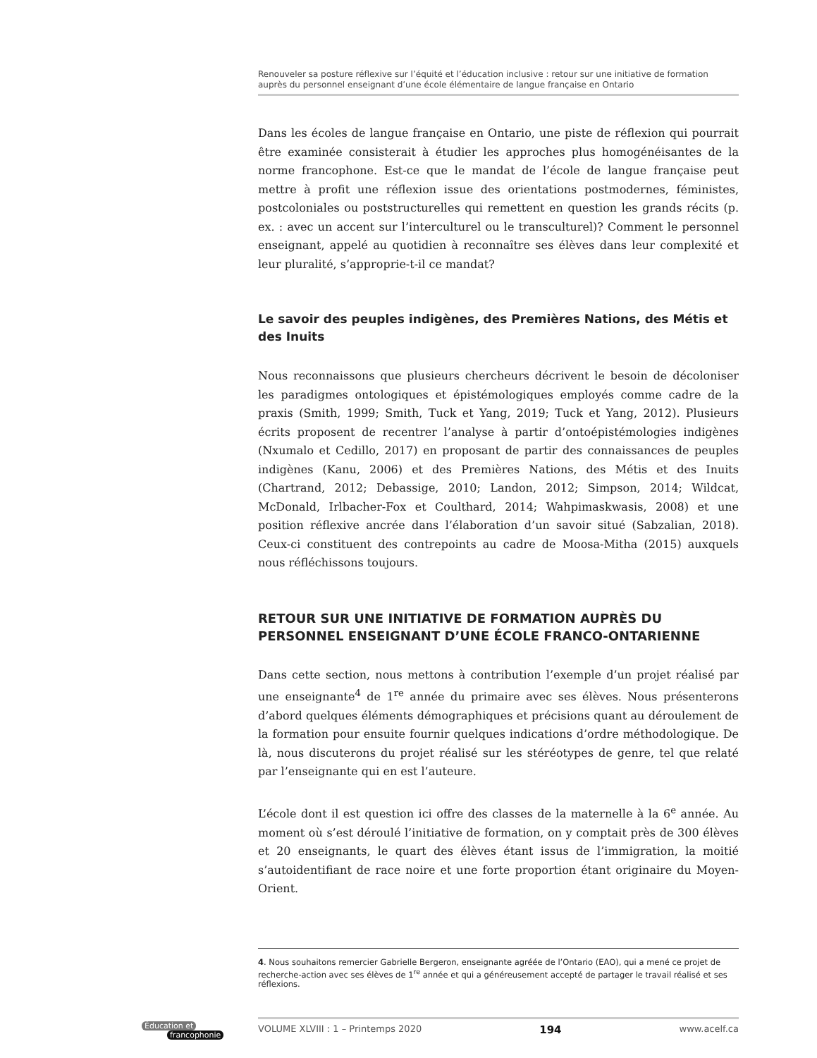Renouveler sa posture réflexive sur l’équité et l’éducation inclusive : retour sur une initiative de formation auprès du personnel enseignant d’une école élémentaire de langue française en Ontario
Dans les écoles de langue française en Ontario, une piste de réflexion qui pourrait être examinée consisterait à étudier les approches plus homogénéisantes de la norme francophone. Est-ce que le mandat de l’école de langue française peut mettre à profit une réflexion issue des orientations postmodernes, féministes, postcoloniales ou poststructurelles qui remettent en question les grands récits (p. ex. : avec un accent sur l’interculturel ou le transculturel)? Comment le personnel enseignant, appelé au quotidien à reconnaître ses élèves dans leur complexité et leur pluralité, s’approprie-t-il ce mandat?
Le savoir des peuples indigènes, des Premières Nations, des Métis et des Inuits
Nous reconnaissons que plusieurs chercheurs décrivent le besoin de décoloniser les paradigmes ontologiques et épistémologiques employés comme cadre de la praxis (Smith, 1999; Smith, Tuck et Yang, 2019; Tuck et Yang, 2012). Plusieurs écrits proposent de recentrer l’analyse à partir d’ontoépistémologies indigènes (Nxumalo et Cedillo, 2017) en proposant de partir des connaissances de peuples indigènes (Kanu, 2006) et des Premières Nations, des Métis et des Inuits (Chartrand, 2012; Debassige, 2010; Landon, 2012; Simpson, 2014; Wildcat, McDonald, Irlbacher-Fox et Coulthard, 2014; Wahpimaskwasis, 2008) et une position réflexive ancrée dans l’élaboration d’un savoir situé (Sabzalian, 2018). Ceux-ci constituent des contrepoints au cadre de Moosa-Mitha (2015) auxquels nous réfléchissons toujours.
RETOUR SUR UNE INITIATIVE DE FORMATION AUPRÈS DU PERSONNEL ENSEIGNANT D’UNE ÉCOLE FRANCO-ONTARIENNE
Dans cette section, nous mettons à contribution l’exemple d’un projet réalisé par une enseignante<sup>4</sup> de 1<sup>re</sup> année du primaire avec ses élèves. Nous présenterons d’abord quelques éléments démographiques et précisions quant au déroulement de la formation pour ensuite fournir quelques indications d’ordre méthodologique. De là, nous discuterons du projet réalisé sur les stéréotypes de genre, tel que relaté par l’enseignante qui en est l’auteure.
L’école dont il est question ici offre des classes de la maternelle à la 6<sup>e</sup> année. Au moment où s’est déroulé l’initiative de formation, on y comptait près de 300 élèves et 20 enseignants, le quart des élèves étant issus de l’immigration, la moitié s’autoidentifiant de race noire et une forte proportion étant originaire du Moyen-Orient.
4. Nous souhaitons remercier Gabrielle Bergeron, enseignante agréée de l’Ontario (EAO), qui a mené ce projet de recherche-action avec ses élèves de 1<sup>re</sup> année et qui a généreusement accepté de partager le travail réalisé et ses réflexions.
VOLUME XLVIII : 1 – Printemps 2020 194 www.acelf.ca
Éducation et
francophonie